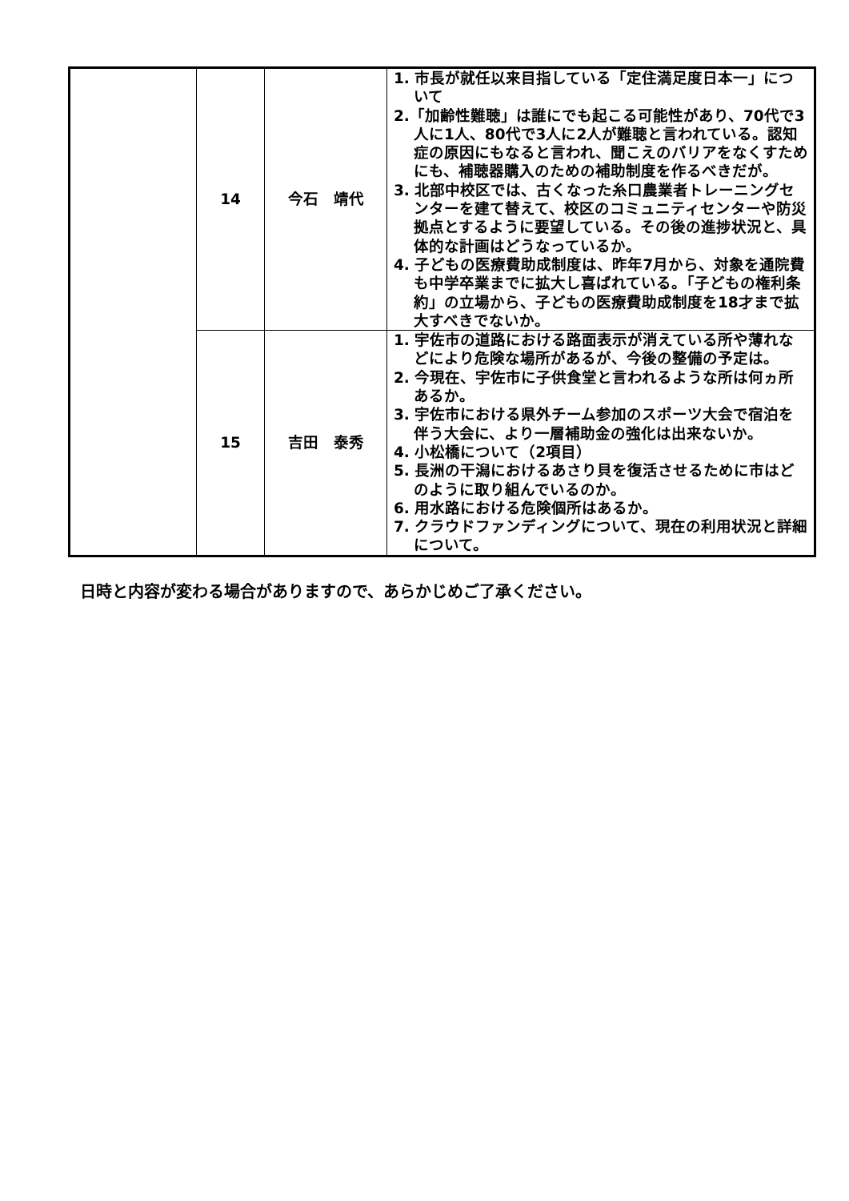| | 14 | 今石 靖代 | 1. 市長が就任以来目指している「定住満足度日本一」について 2.「加齢性難聴」は誰にでも起こる可能性があり、70代で3人に1人、80代で3人に2人が難聴と言われている。認知症の原因にもなると言われ、聞こえのバリアをなくすためにも、補聴器購入のための補助制度を作るべきだが。 3. 北部中校区では、古くなった糸口農業者トレーニングセンターを建て替えて、校区のコミュニティセンターや防災拠点とするように要望している。その後の進捗状況と、具体的な計画はどうなっているか。 4. 子どもの医療費助成制度は、昨年7月から、対象を通院費も中学卒業までに拡大し喜ばれている。「子どもの権利条約」の立場から、子どもの医療費助成制度を18才まで拡大すべきでないか。 |
| | 15 | 吉田 泰秀 | 1. 宇佐市の道路における路面表示が消えている所や薄れなどにより危険な場所があるが、今後の整備の予定は。 2. 今現在、宇佐市に子供食堂と言われるような所は何ヵ所あるか。 3. 宇佐市における県外チーム参加のスポーツ大会で宿泊を伴う大会に、より一層補助金の強化は出来ないか。 4. 小松橋について（2項目） 5. 長洲の干潟におけるあさり貝を復活させるために市はどのように取り組んでいるのか。 6. 用水路における危険個所はあるか。 7. クラウドファンディングについて、現在の利用状況と詳細について。 |
日時と内容が変わる場合がありますので、あらかじめご了承ください。